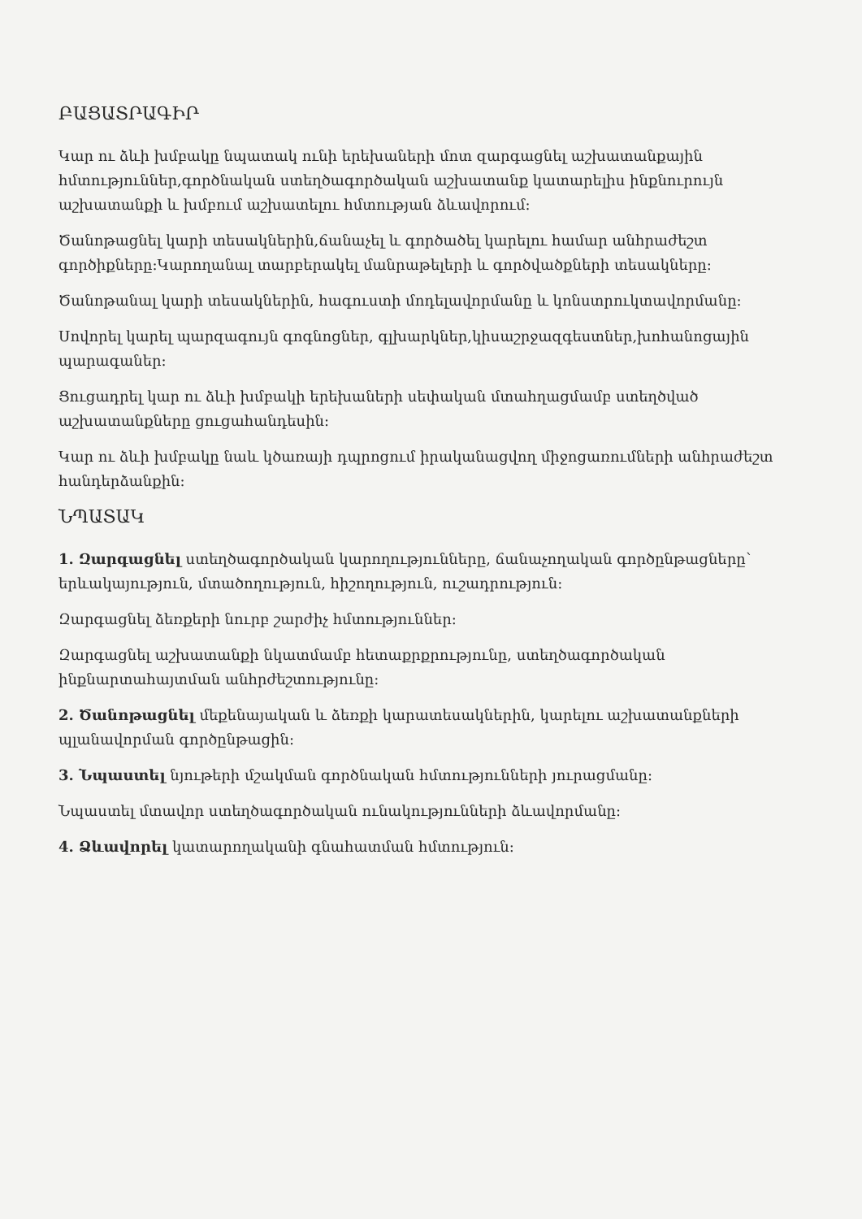ԲԱՑԱՏՐԱԳԻՐ
Կար ու ձևի խմբակը նպատակ ունի երեխաների մոտ զարգացնել աշխատանքային հմտություններ,գործնական ստեղծագործական աշխատանք կատարելիս ինքնուրույն աշխատանքի և խմբում աշխատելու հմտության ձևավորում:
Ծանոթացնել կարի տեսակներին,ճանաչել և գործածել կարելու համար անհրաժեշտ գործիքները:Կարողանալ տարբերակել մանրաթելերի և գործվածքների տեսակները:
Ծանոթանալ կարի տեսակներին, հագուստի մոդելավորմանը և կոնստրուկտավորմանը:
Սովորել կարել պարզագույն գոգնոցներ, գլխարկներ,կիսաշրջազգեստներ,խոհանոցային պարագաներ:
Ցուցադրել կար ու ձևի խմբակի երեխաների սեփական մտահղացմամբ ստեղծված աշխատանքները ցուցահանդեսին:
Կար ու ձևի խմբակը նաև կծառայի դպրոցում իրականացվող միջոցառումների անհրաժեշտ հանդերձանքին:
ՆՊԱՏԱԿ
1. Զարգացնել ստեղծագործական կարողությունները, ճանաչողական գործընթացները՝ երևակայություն, մտածողություն, հիշողություն, ուշադրություն:
Զարգացնել ձեռքերի նուրբ շարժիչ հմտություններ:
Զարգացնել աշխատանքի նկատմամբ հետաքրքրությունը, ստեղծագործական ինքնարտահայտման անհրժեշտությունը:
2. Ծանոթացնել մեքենայական և ձեռքի կարատեսակներին, կարելու աշխատանքների պլանավորման գործընթացին:
3. Նպաստել նյութերի մշակման գործնական հմտությունների յուրացմանը:
Նպաստել մտավոր ստեղծագործական ունակությունների ձևավորմանը:
4. Ձևավորել կատարողականի գնահատման հմտություն: